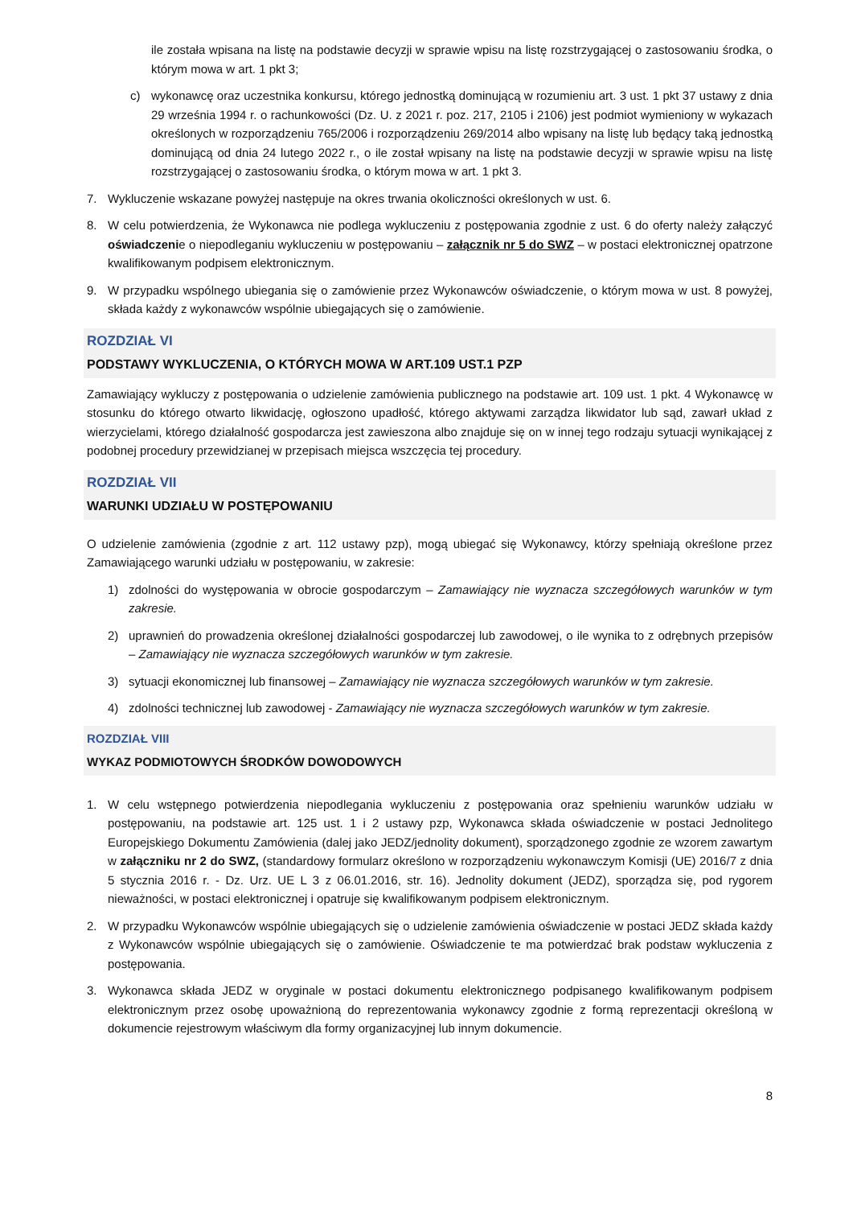ile została wpisana na listę na podstawie decyzji w sprawie wpisu na listę rozstrzygającej o zastosowaniu środka, o którym mowa w art. 1 pkt 3;
c) wykonawcę oraz uczestnika konkursu, którego jednostką dominującą w rozumieniu art. 3 ust. 1 pkt 37 ustawy z dnia 29 września 1994 r. o rachunkowości (Dz. U. z 2021 r. poz. 217, 2105 i 2106) jest podmiot wymieniony w wykazach określonych w rozporządzeniu 765/2006 i rozporządzeniu 269/2014 albo wpisany na listę lub będący taką jednostką dominującą od dnia 24 lutego 2022 r., o ile został wpisany na listę na podstawie decyzji w sprawie wpisu na listę rozstrzygającej o zastosowaniu środka, o którym mowa w art. 1 pkt 3.
7. Wykluczenie wskazane powyżej następuje na okres trwania okoliczności określonych w ust. 6.
8. W celu potwierdzenia, że Wykonawca nie podlega wykluczeniu z postępowania zgodnie z ust. 6 do oferty należy załączyć oświadczenie o niepodleganiu wykluczeniu w postępowaniu – załącznik nr 5 do SWZ – w postaci elektronicznej opatrzone kwalifikowanym podpisem elektronicznym.
9. W przypadku wspólnego ubiegania się o zamówienie przez Wykonawców oświadczenie, o którym mowa w ust. 8 powyżej, składa każdy z wykonawców wspólnie ubiegających się o zamówienie.
ROZDZIAŁ VI
PODSTAWY WYKLUCZENIA, O KTÓRYCH MOWA W ART.109 UST.1 PZP
Zamawiający wykluczy z postępowania o udzielenie zamówienia publicznego na podstawie art. 109 ust. 1 pkt. 4 Wykonawcę w stosunku do którego otwarto likwidację, ogłoszono upadłość, którego aktywami zarządza likwidator lub sąd, zawarł układ z wierzycielami, którego działalność gospodarcza jest zawieszona albo znajduje się on w innej tego rodzaju sytuacji wynikającej z podobnej procedury przewidzianej w przepisach miejsca wszczęcia tej procedury.
ROZDZIAŁ VII
WARUNKI UDZIAŁU W POSTĘPOWANIU
O udzielenie zamówienia (zgodnie z art. 112 ustawy pzp), mogą ubiegać się Wykonawcy, którzy spełniają określone przez Zamawiającego warunki udziału w postępowaniu, w zakresie:
1) zdolności do występowania w obrocie gospodarczym – Zamawiający nie wyznacza szczegółowych warunków w tym zakresie.
2) uprawnień do prowadzenia określonej działalności gospodarczej lub zawodowej, o ile wynika to z odrębnych przepisów – Zamawiający nie wyznacza szczegółowych warunków w tym zakresie.
3) sytuacji ekonomicznej lub finansowej – Zamawiający nie wyznacza szczegółowych warunków w tym zakresie.
4) zdolności technicznej lub zawodowej - Zamawiający nie wyznacza szczegółowych warunków w tym zakresie.
ROZDZIAŁ VIII
WYKAZ PODMIOTOWYCH ŚRODKÓW DOWODOWYCH
1. W celu wstępnego potwierdzenia niepodlegania wykluczeniu z postępowania oraz spełnieniu warunków udziału w postępowaniu, na podstawie art. 125 ust. 1 i 2 ustawy pzp, Wykonawca składa oświadczenie w postaci Jednolitego Europejskiego Dokumentu Zamówienia (dalej jako JEDZ/jednolity dokument), sporządzonego zgodnie ze wzorem zawartym w załączniku nr 2 do SWZ, (standardowy formularz określono w rozporządzeniu wykonawczym Komisji (UE) 2016/7 z dnia 5 stycznia 2016 r. - Dz. Urz. UE L 3 z 06.01.2016, str. 16). Jednolity dokument (JEDZ), sporządza się, pod rygorem nieważności, w postaci elektronicznej i opatruje się kwalifikowanym podpisem elektronicznym.
2. W przypadku Wykonawców wspólnie ubiegających się o udzielenie zamówienia oświadczenie w postaci JEDZ składa każdy z Wykonawców wspólnie ubiegających się o zamówienie. Oświadczenie te ma potwierdzać brak podstaw wykluczenia z postępowania.
3. Wykonawca składa JEDZ w oryginale w postaci dokumentu elektronicznego podpisanego kwalifikowanym podpisem elektronicznym przez osobę upoważnioną do reprezentowania wykonawcy zgodnie z formą reprezentacji określoną w dokumencie rejestrowym właściwym dla formy organizacyjnej lub innym dokumencie.
8